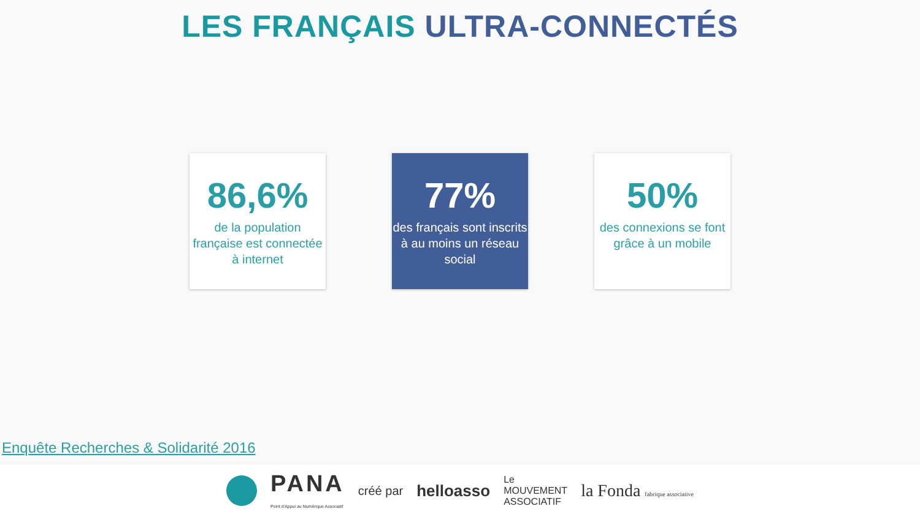LES FRANÇAIS ULTRA-CONNECTÉS
86,6%
de la population française est connectée à internet
77%
des français sont inscrits à au moins un réseau social
50%
des connexions se font grâce à un mobile
Enquête Recherches & Solidarité 2016
PANA
Point d'Appui au Numérique Associatif créé par helloasso Le
MOUVEMENT
ASSOCIATIF la Fonda fabrique associative